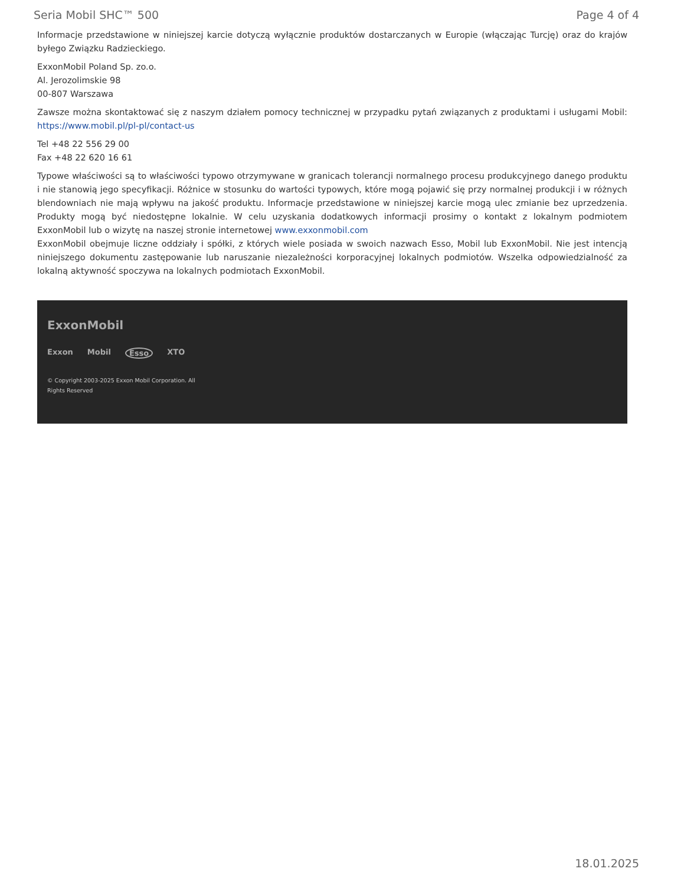Seria Mobil SHC™ 500 Page 4 of 4
Informacje przedstawione w niniejszej karcie dotyczą wyłącznie produktów dostarczanych w Europie (włączając Turcję) oraz do krajów byłego Związku Radzieckiego.
ExxonMobil Poland Sp. zo.o.
Al. Jerozolimskie 98
00-807 Warszawa
Zawsze można skontaktować się z naszym działem pomocy technicznej w przypadku pytań związanych z produktami i usługami Mobil: https://www.mobil.pl/pl-pl/contact-us
Tel +48 22 556 29 00
Fax +48 22 620 16 61
Typowe właściwości są to właściwości typowo otrzymywane w granicach tolerancji normalnego procesu produkcyjnego danego produktu i nie stanowią jego specyfikacji. Różnice w stosunku do wartości typowych, które mogą pojawić się przy normalnej produkcji i w różnych blendowniach nie mają wpływu na jakość produktu. Informacje przedstawione w niniejszej karcie mogą ulec zmianie bez uprzedzenia. Produkty mogą być niedostępne lokalnie. W celu uzyskania dodatkowych informacji prosimy o kontakt z lokalnym podmiotem ExxonMobil lub o wizytę na naszej stronie internetowej www.exxonmobil.com
ExxonMobil obejmuje liczne oddziały i spółki, z których wiele posiada w swoich nazwach Esso, Mobil lub ExxonMobil. Nie jest intencją niniejszego dokumentu zastępowanie lub naruszanie niezależności korporacyjnej lokalnych podmiotów. Wszelka odpowiedzialność za lokalną aktywność spoczywa na lokalnych podmiotach ExxonMobil.
ExxonMobil
Exxon Mobil Esso XTO
© Copyright 2003-2025 Exxon Mobil Corporation. All
Rights Reserved
18.01.2025